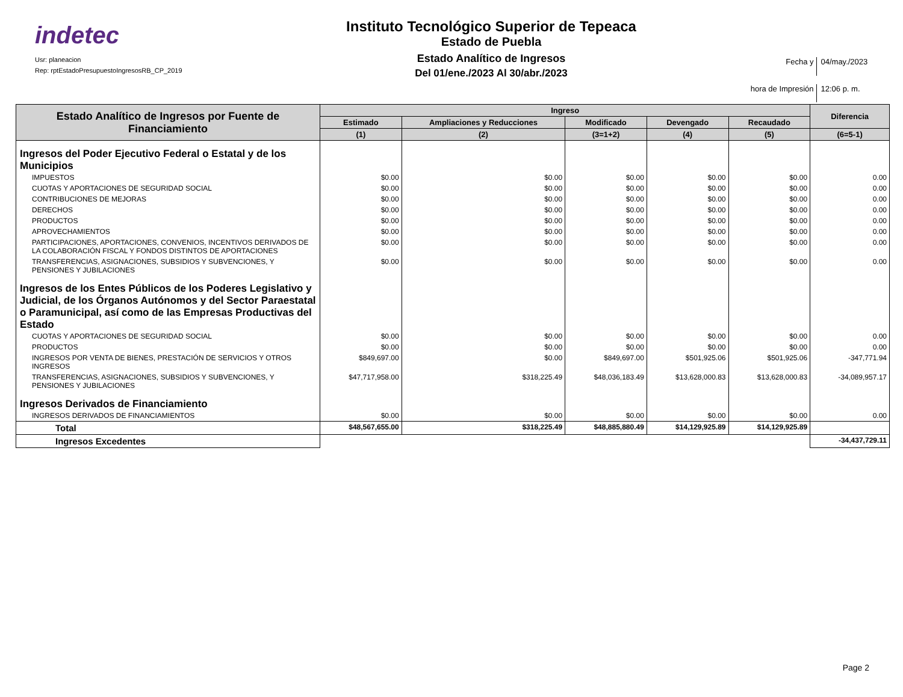indetec
Usr: planeacion
Rep: rptEstadoPresupuestoIngresosRB_CP_2019
Instituto Tecnológico Superior de Tepeaca
Estado de Puebla
Estado Analítico de Ingresos
Del 01/ene./2023 Al 30/abr./2023
Fecha y 04/may./2023 hora de Impresión 12:06 p. m.
| Estado Analítico de Ingresos por Fuente de Financiamiento | Ingreso | | | | | Diferencia |
| --- | --- | --- | --- | --- | --- | --- |
| | Estimado | Ampliaciones y Reducciones | Modificado | Devengado | Recaudado | |
| | (1) | (2) | (3=1+2) | (4) | (5) | (6=5-1) |
| Ingresos del Poder Ejecutivo Federal o Estatal y de los Municipios | | | | | | |
| IMPUESTOS | $0.00 | $0.00 | $0.00 | $0.00 | $0.00 | 0.00 |
| CUOTAS Y APORTACIONES DE SEGURIDAD SOCIAL | $0.00 | $0.00 | $0.00 | $0.00 | $0.00 | 0.00 |
| CONTRIBUCIONES DE MEJORAS | $0.00 | $0.00 | $0.00 | $0.00 | $0.00 | 0.00 |
| DERECHOS | $0.00 | $0.00 | $0.00 | $0.00 | $0.00 | 0.00 |
| PRODUCTOS | $0.00 | $0.00 | $0.00 | $0.00 | $0.00 | 0.00 |
| APROVECHAMIENTOS | $0.00 | $0.00 | $0.00 | $0.00 | $0.00 | 0.00 |
| PARTICIPACIONES, APORTACIONES, CONVENIOS, INCENTIVOS DERIVADOS DE LA COLABORACIÓN FISCAL Y FONDOS DISTINTOS DE APORTACIONES | $0.00 | $0.00 | $0.00 | $0.00 | $0.00 | 0.00 |
| TRANSFERENCIAS, ASIGNACIONES, SUBSIDIOS Y SUBVENCIONES, Y PENSIONES Y JUBILACIONES | $0.00 | $0.00 | $0.00 | $0.00 | $0.00 | 0.00 |
| Ingresos de los Entes Públicos de los Poderes Legislativo y Judicial, de los Órganos Autónomos y del Sector Paraestatal o Paramunicipal, así como de las Empresas Productivas del Estado | | | | | | |
| CUOTAS Y APORTACIONES DE SEGURIDAD SOCIAL | $0.00 | $0.00 | $0.00 | $0.00 | $0.00 | 0.00 |
| PRODUCTOS | $0.00 | $0.00 | $0.00 | $0.00 | $0.00 | 0.00 |
| INGRESOS POR VENTA DE BIENES, PRESTACIÓN DE SERVICIOS Y OTROS INGRESOS | $849,697.00 | $0.00 | $849,697.00 | $501,925.06 | $501,925.06 | -347,771.94 |
| TRANSFERENCIAS, ASIGNACIONES, SUBSIDIOS Y SUBVENCIONES, Y PENSIONES Y JUBILACIONES | $47,717,958.00 | $318,225.49 | $48,036,183.49 | $13,628,000.83 | $13,628,000.83 | -34,089,957.17 |
| Ingresos Derivados de Financiamiento | | | | | | |
| INGRESOS DERIVADOS DE FINANCIAMIENTOS | $0.00 | $0.00 | $0.00 | $0.00 | $0.00 | 0.00 |
| Total | $48,567,655.00 | $318,225.49 | $48,885,880.49 | $14,129,925.89 | $14,129,925.89 | |
| Ingresos Excedentes | | | | | | -34,437,729.11 |
Page 2